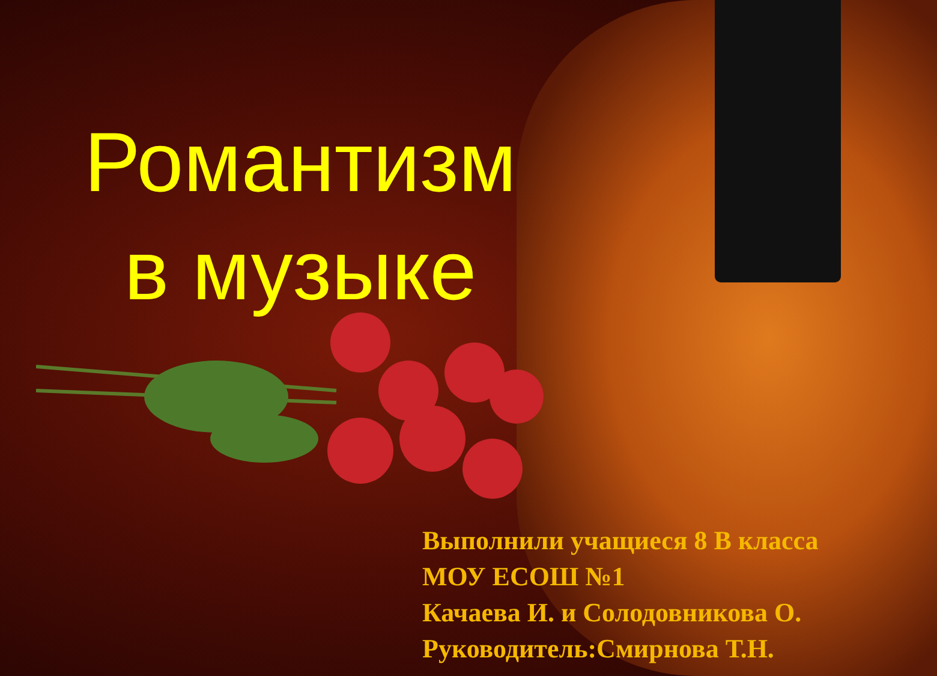Романтизм в музыке
Выполнили учащиеся 8 В класса
МОУ ЕСОШ №1
Качаева И. и Солодовникова О.
Руководитель:Смирнова Т.Н.